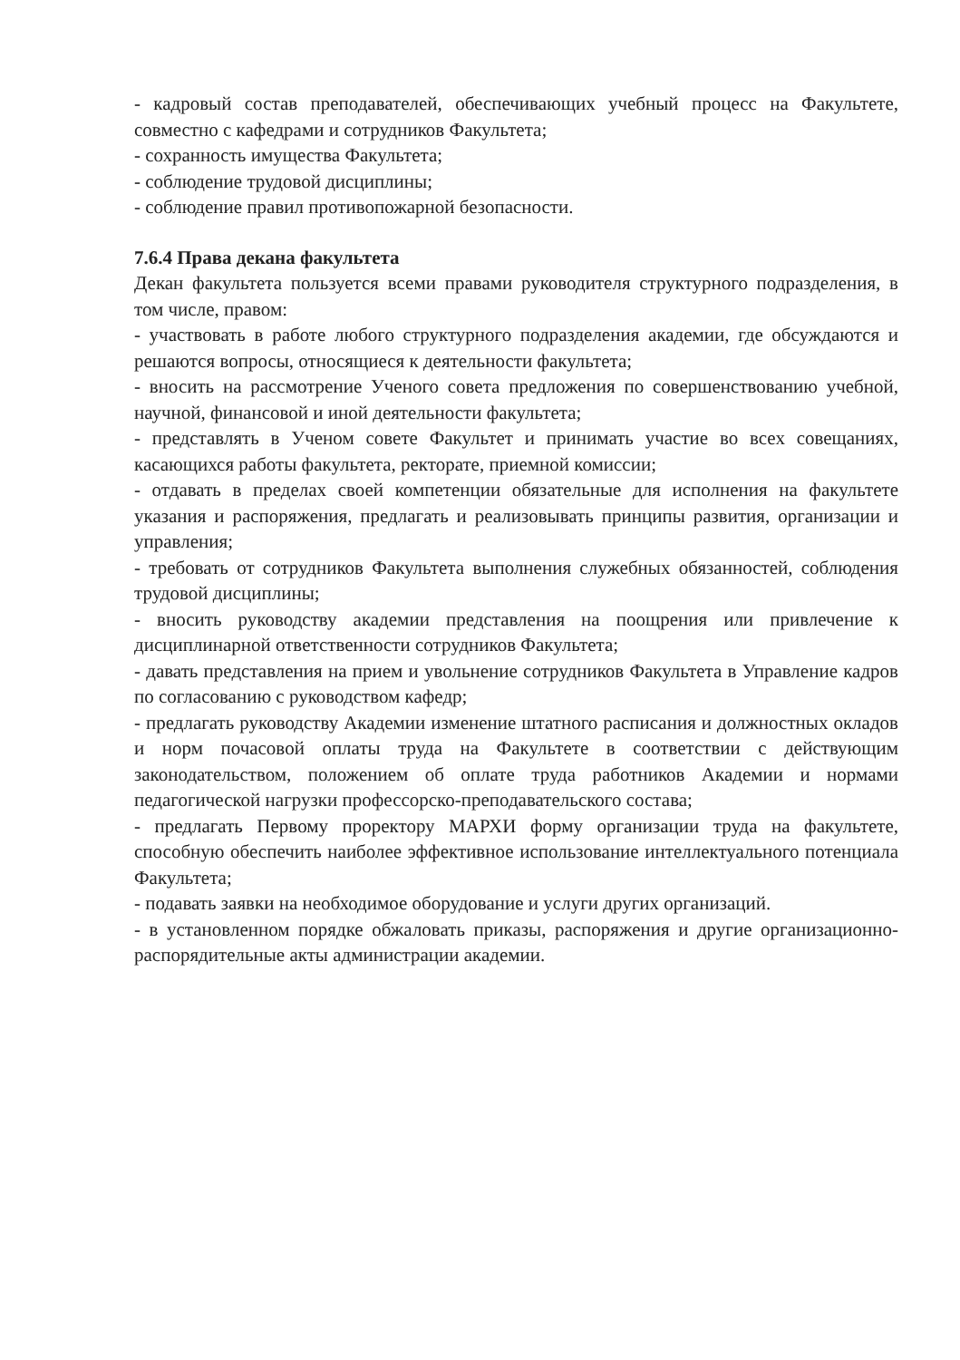- кадровый состав преподавателей, обеспечивающих учебный процесс на Факультете, совместно с кафедрами и сотрудников Факультета;
- сохранность имущества Факультета;
- соблюдение трудовой дисциплины;
- соблюдение правил противопожарной безопасности.
7.6.4 Права декана факультета
Декан факультета пользуется всеми правами руководителя структурного подразделения, в том числе, правом:
- участвовать в работе любого структурного подразделения академии, где обсуждаются и решаются вопросы, относящиеся к деятельности факультета;
- вносить на рассмотрение Ученого совета предложения по совершенствованию учебной, научной, финансовой и иной деятельности факультета;
- представлять в Ученом совете Факультет и принимать участие во всех совещаниях, касающихся работы факультета, ректорате, приемной комиссии;
- отдавать в пределах своей компетенции обязательные для исполнения на факультете указания и распоряжения, предлагать и реализовывать принципы развития, организации и управления;
- требовать от сотрудников Факультета выполнения служебных обязанностей, соблюдения трудовой дисциплины;
- вносить руководству академии представления на поощрения или привлечение к дисциплинарной ответственности сотрудников Факультета;
- давать представления на прием и увольнение сотрудников Факультета в Управление кадров по согласованию с руководством кафедр;
- предлагать руководству Академии изменение штатного расписания и должностных окладов и норм почасовой оплаты труда на Факультете в соответствии с действующим законодательством, положением об оплате труда работников Академии и нормами педагогической нагрузки профессорско-преподавательского состава;
- предлагать Первому проректору МАРХИ форму организации труда на факультете, способную обеспечить наиболее эффективное использование интеллектуального потенциала Факультета;
- подавать заявки на необходимое оборудование и услуги других организаций.
- в установленном порядке обжаловать приказы, распоряжения и другие организационно-распорядительные акты администрации академии.